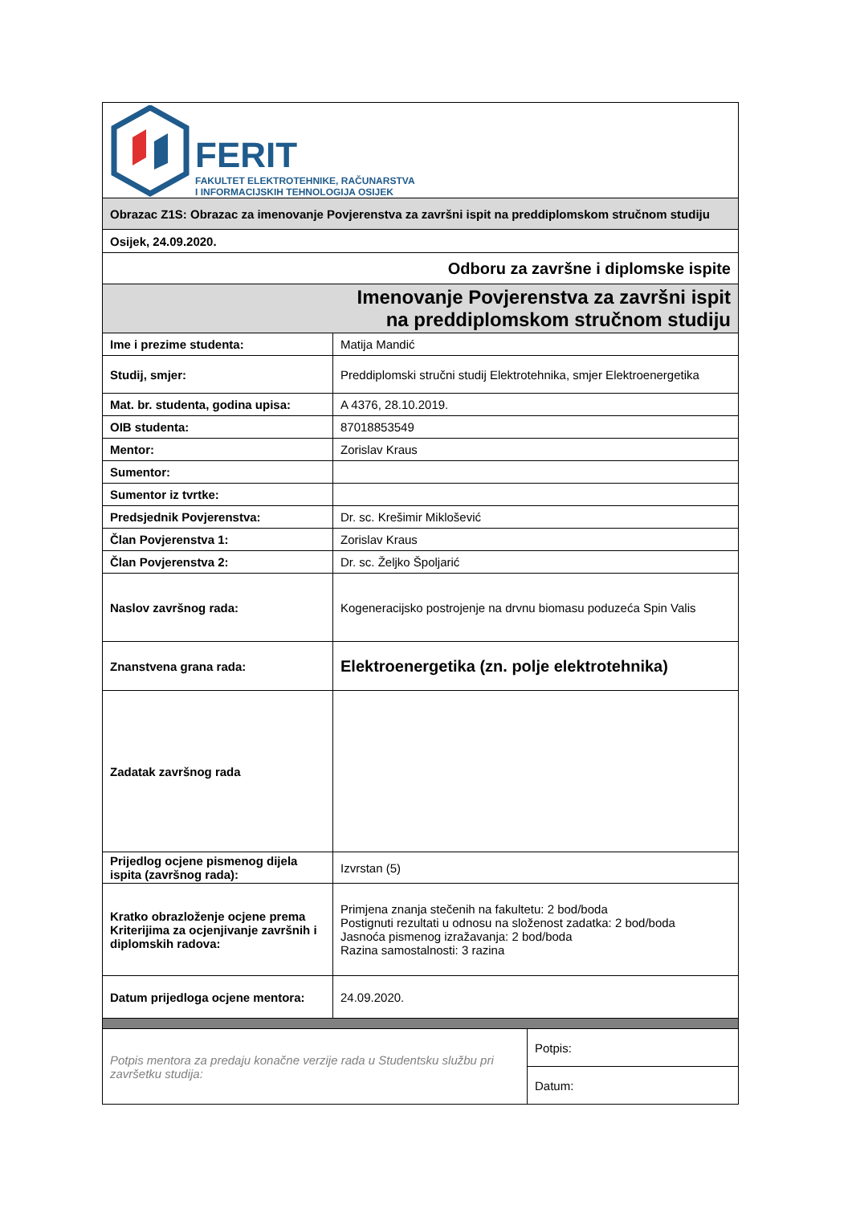| FERIT FAKULTET ELEKTROTEHNIKE, RAČUNARSTVA I INFORMACIJSKIH TEHNOLOGIJA OSIJEK | | |
| Obrazac Z1S: Obrazac za imenovanje Povjerenstva za završni ispit na preddiplomskom stručnom studiju | | |
| Osijek, 24.09.2020. | | |
| Odboru za završne i diplomske ispite | | |
| Imenovanje Povjerenstva za završni ispit na preddiplomskom stručnom studiju | | |
| Ime i prezime studenta: | Matija Mandić | |
| Studij, smjer: | Preddiplomski stručni studij Elektrotehnika, smjer Elektroenergetika | |
| Mat. br. studenta, godina upisa: | A 4376, 28.10.2019. | |
| OIB studenta: | 87018853549 | |
| Mentor: | Zorislav Kraus | |
| Sumentor: | | |
| Sumentor iz tvrtke: | | |
| Predsjednik Povjerenstva: | Dr. sc. Krešimir Miklošević | |
| Član Povjerenstva 1: | Zorislav Kraus | |
| Član Povjerenstva 2: | Dr. sc. Željko Špoljarić | |
| Naslov završnog rada: | Kogeneracijsko postrojenje na drvnu biomasu poduzeća Spin Valis | |
| Znanstvena grana rada: | Elektroenergetika (zn. polje elektrotehnika) | |
| Zadatak završnog rada | | |
| Prijedlog ocjene pismenog dijela ispita (završnog rada): | Izvrstan (5) | |
| Kratko obrazloženje ocjene prema Kriterijima za ocjenjivanje završnih i diplomskih radova: | Primjena znanja stečenih na fakultetu: 2 bod/boda Postignuti rezultati u odnosu na složenost zadatka: 2 bod/boda Jasnoća pismenog izražavanja: 2 bod/boda Razina samostalnosti: 3 razina | |
| Datum prijedloga ocjene mentora: | 24.09.2020. | |
| Potpis mentora za predaju konačne verzije rada u Studentsku službu pri završetku studija: | | Potpis: |
| | | Datum: |